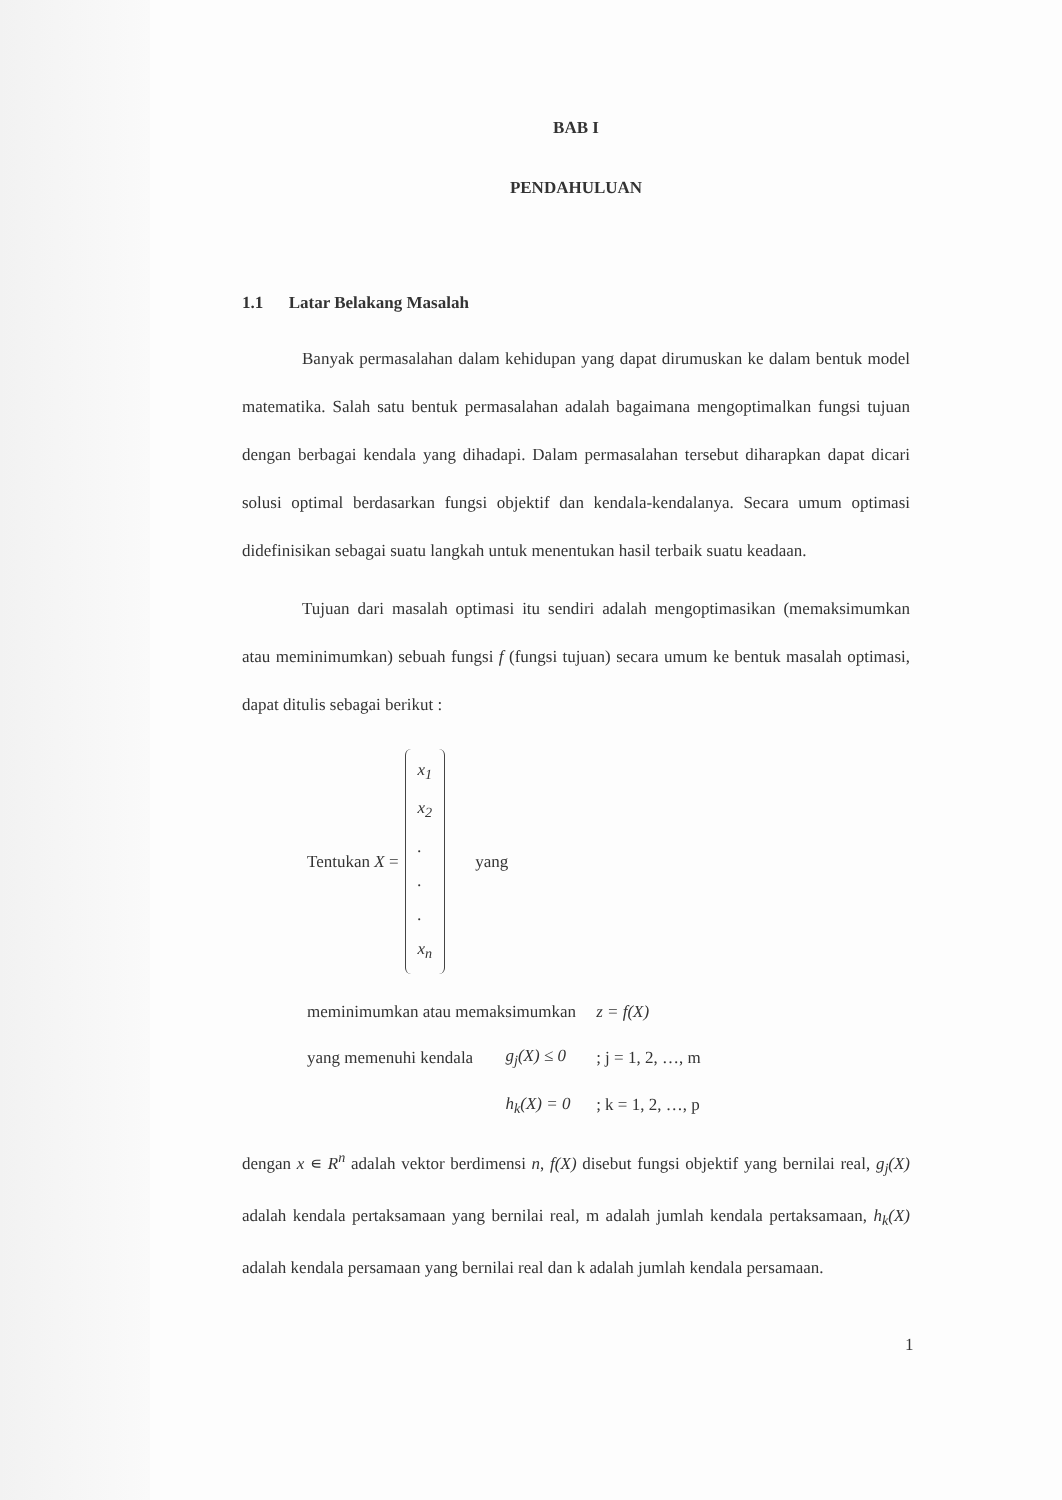BAB I
PENDAHULUAN
1.1 Latar Belakang Masalah
Banyak permasalahan dalam kehidupan yang dapat dirumuskan ke dalam bentuk model matematika. Salah satu bentuk permasalahan adalah bagaimana mengoptimalkan fungsi tujuan dengan berbagai kendala yang dihadapi. Dalam permasalahan tersebut diharapkan dapat dicari solusi optimal berdasarkan fungsi objektif dan kendala-kendalanya. Secara umum optimasi didefinisikan sebagai suatu langkah untuk menentukan hasil terbaik suatu keadaan.
Tujuan dari masalah optimasi itu sendiri adalah mengoptimasikan (memaksimumkan atau meminimumkan) sebuah fungsi f (fungsi tujuan) secara umum ke bentuk masalah optimasi, dapat ditulis sebagai berikut :
Tentukan X =
x<sub>1</sub>
x<sub>2</sub>
.
.
.
x<sub>n</sub>
yang
| meminimumkan atau memaksimumkan | | z = f(X) |
| yang memenuhi kendala | g<sub>j</sub>(X) ≤ 0 | ; j = 1, 2, …, m |
| | h<sub>k</sub>(X) = 0 | ; k = 1, 2, …, p |
dengan x ∊ R<sup>n</sup> adalah vektor berdimensi n, f(X) disebut fungsi objektif yang bernilai real, g<sub>j</sub>(X) adalah kendala pertaksamaan yang bernilai real, m adalah jumlah kendala pertaksamaan, h<sub>k</sub>(X) adalah kendala persamaan yang bernilai real dan k adalah jumlah kendala persamaan.
1